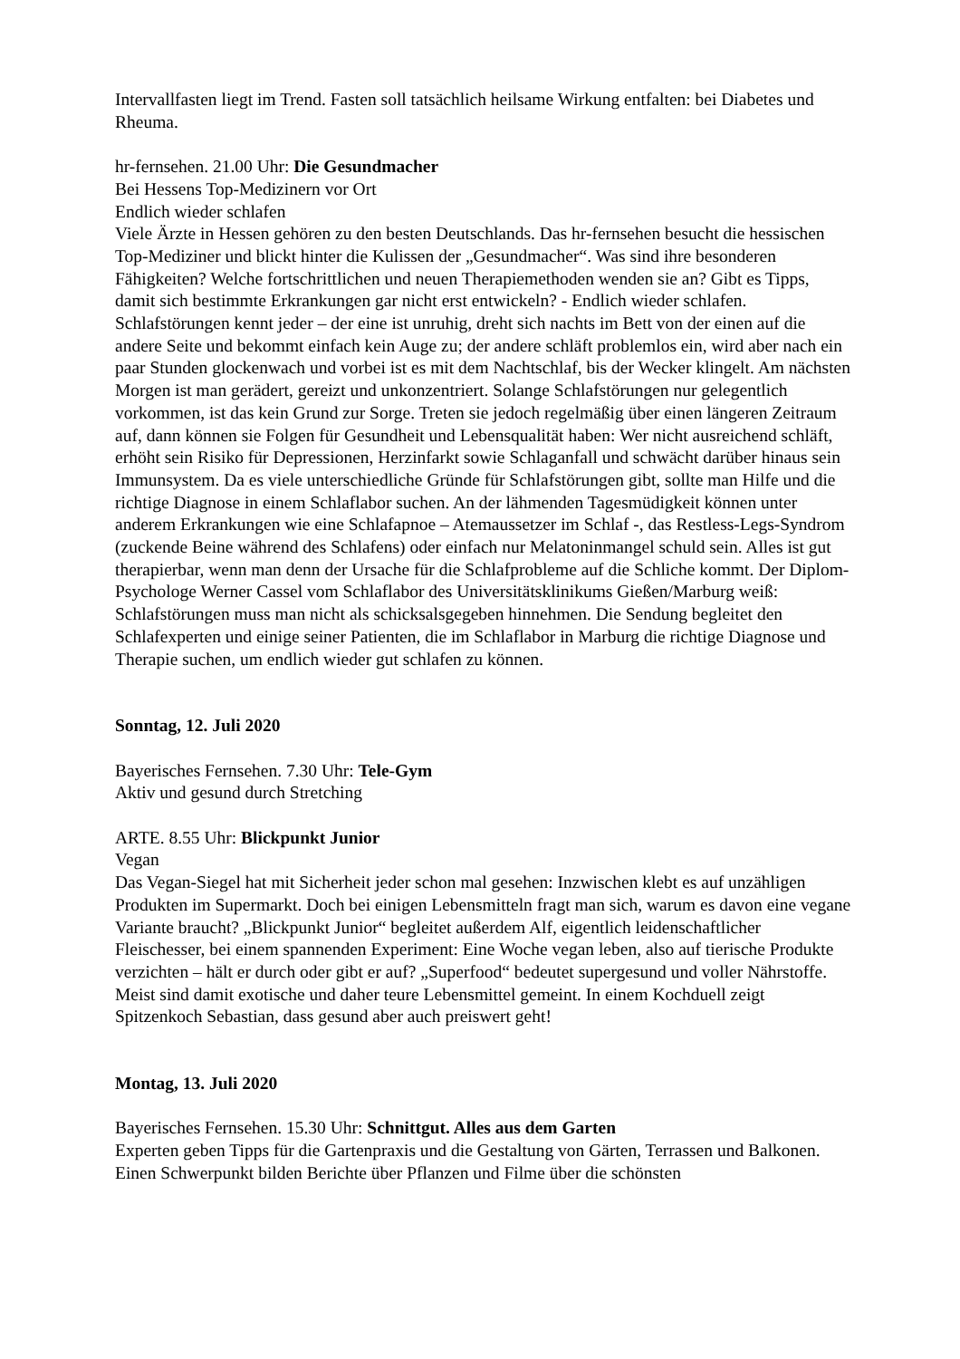Intervallfasten liegt im Trend. Fasten soll tatsächlich heilsame Wirkung entfalten: bei Diabetes und Rheuma.
hr-fernsehen. 21.00 Uhr: Die Gesundmacher
Bei Hessens Top-Medizinern vor Ort
Endlich wieder schlafen
Viele Ärzte in Hessen gehören zu den besten Deutschlands. Das hr-fernsehen besucht die hessischen Top-Mediziner und blickt hinter die Kulissen der „Gesundmacher“. Was sind ihre besonderen Fähigkeiten? Welche fortschrittlichen und neuen Therapiemethoden wenden sie an? Gibt es Tipps, damit sich bestimmte Erkrankungen gar nicht erst entwickeln? - Endlich wieder schlafen. Schlafstörungen kennt jeder – der eine ist unruhig, dreht sich nachts im Bett von der einen auf die andere Seite und bekommt einfach kein Auge zu; der andere schläft problemlos ein, wird aber nach ein paar Stunden glockenwach und vorbei ist es mit dem Nachtschlaf, bis der Wecker klingelt. Am nächsten Morgen ist man gerädert, gereizt und unkonzentriert. Solange Schlafstörungen nur gelegentlich vorkommen, ist das kein Grund zur Sorge. Treten sie jedoch regelmäßig über einen längeren Zeitraum auf, dann können sie Folgen für Gesundheit und Lebensqualität haben: Wer nicht ausreichend schläft, erhöht sein Risiko für Depressionen, Herzinfarkt sowie Schlaganfall und schwächt darüber hinaus sein Immunsystem. Da es viele unterschiedliche Gründe für Schlafstörungen gibt, sollte man Hilfe und die richtige Diagnose in einem Schlaflabor suchen. An der lähmenden Tagesmüdigkeit können unter anderem Erkrankungen wie eine Schlafapnoe – Atemaussetzer im Schlaf -, das Restless-Legs-Syndrom (zuckende Beine während des Schlafens) oder einfach nur Melatoninmangel schuld sein. Alles ist gut therapierbar, wenn man denn der Ursache für die Schlafprobleme auf die Schliche kommt. Der Diplom-Psychologe Werner Cassel vom Schlaflabor des Universitätsklinikums Gießen/Marburg weiß: Schlafstörungen muss man nicht als schicksalsgegeben hinnehmen. Die Sendung begleitet den Schlafexperten und einige seiner Patienten, die im Schlaflabor in Marburg die richtige Diagnose und Therapie suchen, um endlich wieder gut schlafen zu können.
Sonntag, 12. Juli 2020
Bayerisches Fernsehen. 7.30 Uhr: Tele-Gym
Aktiv und gesund durch Stretching
ARTE. 8.55 Uhr: Blickpunkt Junior
Vegan
Das Vegan-Siegel hat mit Sicherheit jeder schon mal gesehen: Inzwischen klebt es auf unzähligen Produkten im Supermarkt. Doch bei einigen Lebensmitteln fragt man sich, warum es davon eine vegane Variante braucht? „Blickpunkt Junior“ begleitet außerdem Alf, eigentlich leidenschaftlicher Fleischesser, bei einem spannenden Experiment: Eine Woche vegan leben, also auf tierische Produkte verzichten – hält er durch oder gibt er auf? „Superfood“ bedeutet supergesund und voller Nährstoffe. Meist sind damit exotische und daher teure Lebensmittel gemeint. In einem Kochduell zeigt Spitzenkoch Sebastian, dass gesund aber auch preiswert geht!
Montag, 13. Juli 2020
Bayerisches Fernsehen. 15.30 Uhr: Schnittgut. Alles aus dem Garten
Experten geben Tipps für die Gartenpraxis und die Gestaltung von Gärten, Terrassen und Balkonen. Einen Schwerpunkt bilden Berichte über Pflanzen und Filme über die schönsten